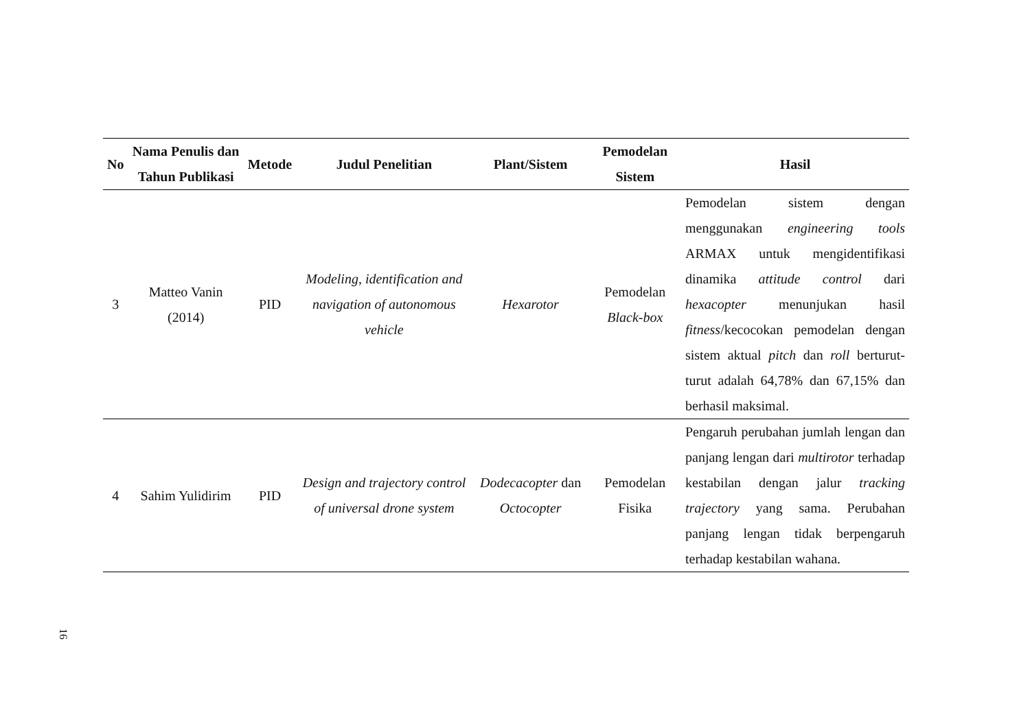| No | Nama Penulis dan Tahun Publikasi | Metode | Judul Penelitian | Plant/Sistem | Pemodelan Sistem | Hasil |
| --- | --- | --- | --- | --- | --- | --- |
| 3 | Matteo Vanin (2014) | PID | Modeling, identification and navigation of autonomous vehicle | Hexarotor | Pemodelan Black-box | Pemodelan sistem dengan menggunakan engineering tools ARMAX untuk mengidentifikasi dinamika attitude control dari hexacopter menunjukan hasil fitness /kecocokan pemodelan dengan sistem aktual pitch dan roll berturut-turut adalah 64,78% dan 67,15% dan berhasil maksimal. |
| 4 | Sahim Yulidirim | PID | Design and trajectory control of universal drone system | Dodecacopter dan Octocopter | Pemodelan Fisika | Pengaruh perubahan jumlah lengan dan panjang lengan dari multirotor terhadap kestabilan dengan jalur tracking trajectory yang sama. Perubahan panjang lengan tidak berpengaruh terhadap kestabilan wahana. |
16